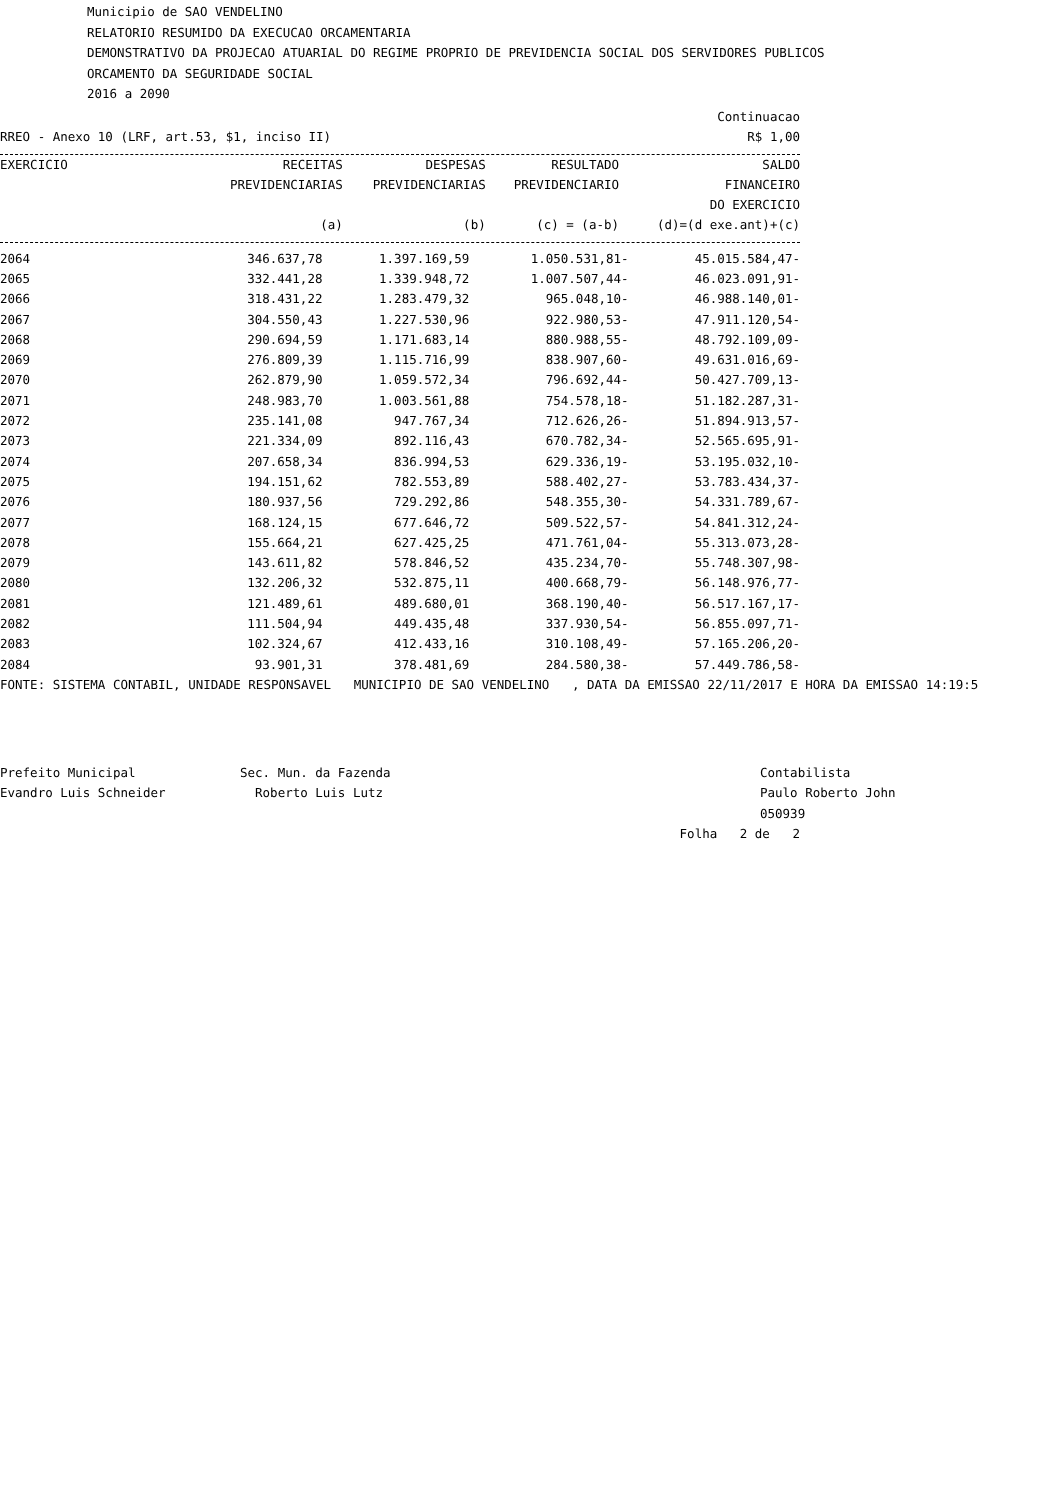Municipio de SAO VENDELINO
RELATORIO RESUMIDO DA EXECUCAO ORCAMENTARIA
DEMONSTRATIVO DA PROJECAO ATUARIAL DO REGIME PROPRIO DE PREVIDENCIA SOCIAL DOS SERVIDORES PUBLICOS
ORCAMENTO DA SEGURIDADE SOCIAL
2016 a 2090
Continuacao
RREO - Anexo 10 (LRF, art.53, $1, inciso II) R$ 1,00
| EXERCICIO | RECEITAS PREVIDENCIARIAS (a) | DESPESAS PREVIDENCIARIAS (b) | RESULTADO PREVIDENCIARIO (c) = (a-b) | SALDO FINANCEIRO DO EXERCICIO (d)=(d exe.ant)+(c) |
| --- | --- | --- | --- | --- |
| 2064 | 346.637,78 | 1.397.169,59 | 1.050.531,81- | 45.015.584,47- |
| 2065 | 332.441,28 | 1.339.948,72 | 1.007.507,44- | 46.023.091,91- |
| 2066 | 318.431,22 | 1.283.479,32 | 965.048,10- | 46.988.140,01- |
| 2067 | 304.550,43 | 1.227.530,96 | 922.980,53- | 47.911.120,54- |
| 2068 | 290.694,59 | 1.171.683,14 | 880.988,55- | 48.792.109,09- |
| 2069 | 276.809,39 | 1.115.716,99 | 838.907,60- | 49.631.016,69- |
| 2070 | 262.879,90 | 1.059.572,34 | 796.692,44- | 50.427.709,13- |
| 2071 | 248.983,70 | 1.003.561,88 | 754.578,18- | 51.182.287,31- |
| 2072 | 235.141,08 | 947.767,34 | 712.626,26- | 51.894.913,57- |
| 2073 | 221.334,09 | 892.116,43 | 670.782,34- | 52.565.695,91- |
| 2074 | 207.658,34 | 836.994,53 | 629.336,19- | 53.195.032,10- |
| 2075 | 194.151,62 | 782.553,89 | 588.402,27- | 53.783.434,37- |
| 2076 | 180.937,56 | 729.292,86 | 548.355,30- | 54.331.789,67- |
| 2077 | 168.124,15 | 677.646,72 | 509.522,57- | 54.841.312,24- |
| 2078 | 155.664,21 | 627.425,25 | 471.761,04- | 55.313.073,28- |
| 2079 | 143.611,82 | 578.846,52 | 435.234,70- | 55.748.307,98- |
| 2080 | 132.206,32 | 532.875,11 | 400.668,79- | 56.148.976,77- |
| 2081 | 121.489,61 | 489.680,01 | 368.190,40- | 56.517.167,17- |
| 2082 | 111.504,94 | 449.435,48 | 337.930,54- | 56.855.097,71- |
| 2083 | 102.324,67 | 412.433,16 | 310.108,49- | 57.165.206,20- |
| 2084 | 93.901,31 | 378.481,69 | 284.580,38- | 57.449.786,58- |
FONTE: SISTEMA CONTABIL, UNIDADE RESPONSAVEL MUNICIPIO DE SAO VENDELINO , DATA DA EMISSAO 22/11/2017 E HORA DA EMISSAO 14:19:5
Prefeito Municipal
Evandro Luis Schneider
Sec. Mun. da Fazenda
Roberto Luis Lutz
Contabilista
Paulo Roberto John
050939
Folha 2 de 2